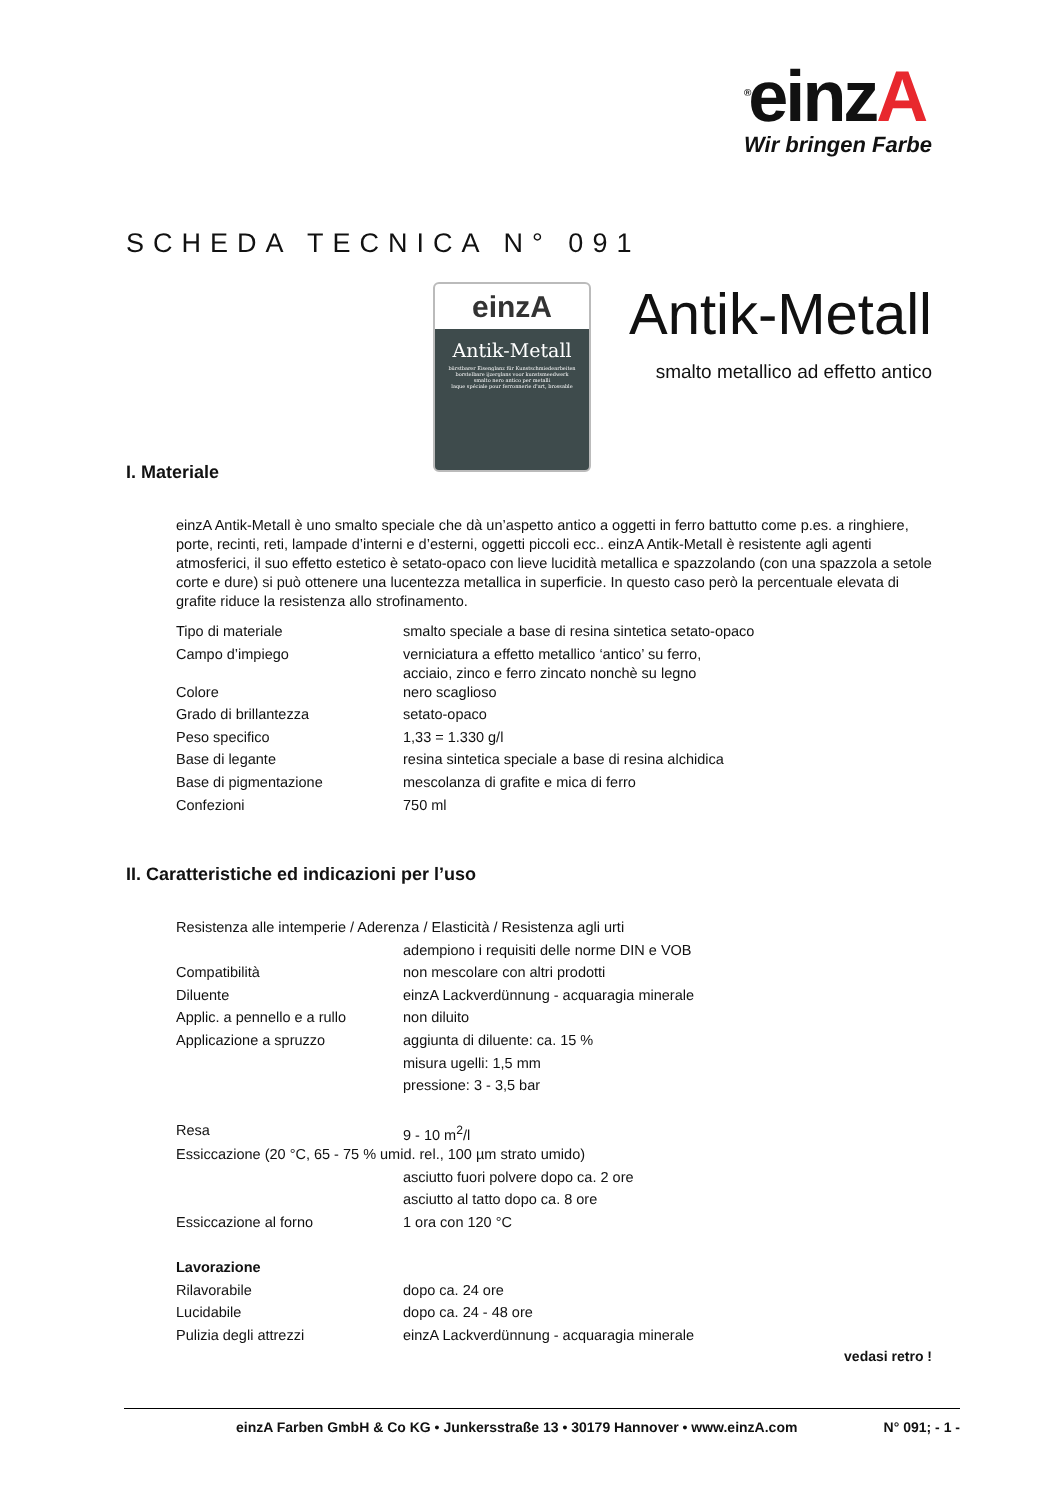<sup>®</sup>einzA
Wir bringen Farbe
SCHEDA TECNICA N° 091
einzA
Antik-Metall
bürstbarer Eisenglanz für Kunstschmiedearbeiten
borstelbare ijzerglans voor kunstsmeedwerk
smalto nero antico per metalli
laque spéciale pour ferronnerie d'art, brossable
Antik-Metall
smalto metallico ad effetto antico
I. Materiale
einzA Antik-Metall è uno smalto speciale che dà un’aspetto antico a oggetti in ferro battutto come p.es. a ringhiere, porte, recinti, reti, lampade d’interni e d’esterni, oggetti piccoli ecc.. einzA Antik-Metall è resistente agli agenti atmosferici, il suo effetto estetico è setato-opaco con lieve lucidità metallica e spazzolando (con una spazzola a setole corte e dure) si può ottenere una lucentezza metallica in superficie. In questo caso però la percentuale elevata di grafite riduce la resistenza allo strofinamento.
| Tipo di materiale | smalto speciale a base di resina sintetica setato-opaco |
| Campo d’impiego | verniciatura a effetto metallico ‘antico’ su ferro, acciaio, zinco e ferro zincato nonchè su legno |
| Colore | nero scaglioso |
| Grado di brillantezza | setato-opaco |
| Peso specifico | 1,33 = 1.330 g/l |
| Base di legante | resina sintetica speciale a base di resina alchidica |
| Base di pigmentazione | mescolanza di grafite e mica di ferro |
| Confezioni | 750 ml |
II. Caratteristiche ed indicazioni per l’uso
| Resistenza alle intemperie / Aderenza / Elasticità / Resistenza agli urti | |
| | adempiono i requisiti delle norme DIN e VOB |
| Compatibilità | non mescolare con altri prodotti |
| Diluente | einzA Lackverdünnung - acquaragia minerale |
| Applic. a pennello e a rullo | non diluito |
| Applicazione a spruzzo | aggiunta di diluente: ca. 15 % |
| | misura ugelli: 1,5 mm |
| | pressione: 3 - 3,5 bar |
| Resa | 9 - 10 m<sup>2</sup>/l |
| Essiccazione (20 °C, 65 - 75 % umid. rel., 100 µm strato umido) | |
| | asciutto fuori polvere dopo ca. 2 ore |
| | asciutto al tatto dopo ca. 8 ore |
| Essiccazione al forno | 1 ora con 120 °C |
| Lavorazione | |
| Rilavorabile | dopo ca. 24 ore |
| Lucidabile | dopo ca. 24 - 48 ore |
| Pulizia degli attrezzi | einzA Lackverdünnung - acquaragia minerale |
vedasi retro !
einzA Farben GmbH & Co KG • Junkersstraße 13 • 30179 Hannover • www.einzA.com N° 091; - 1 -